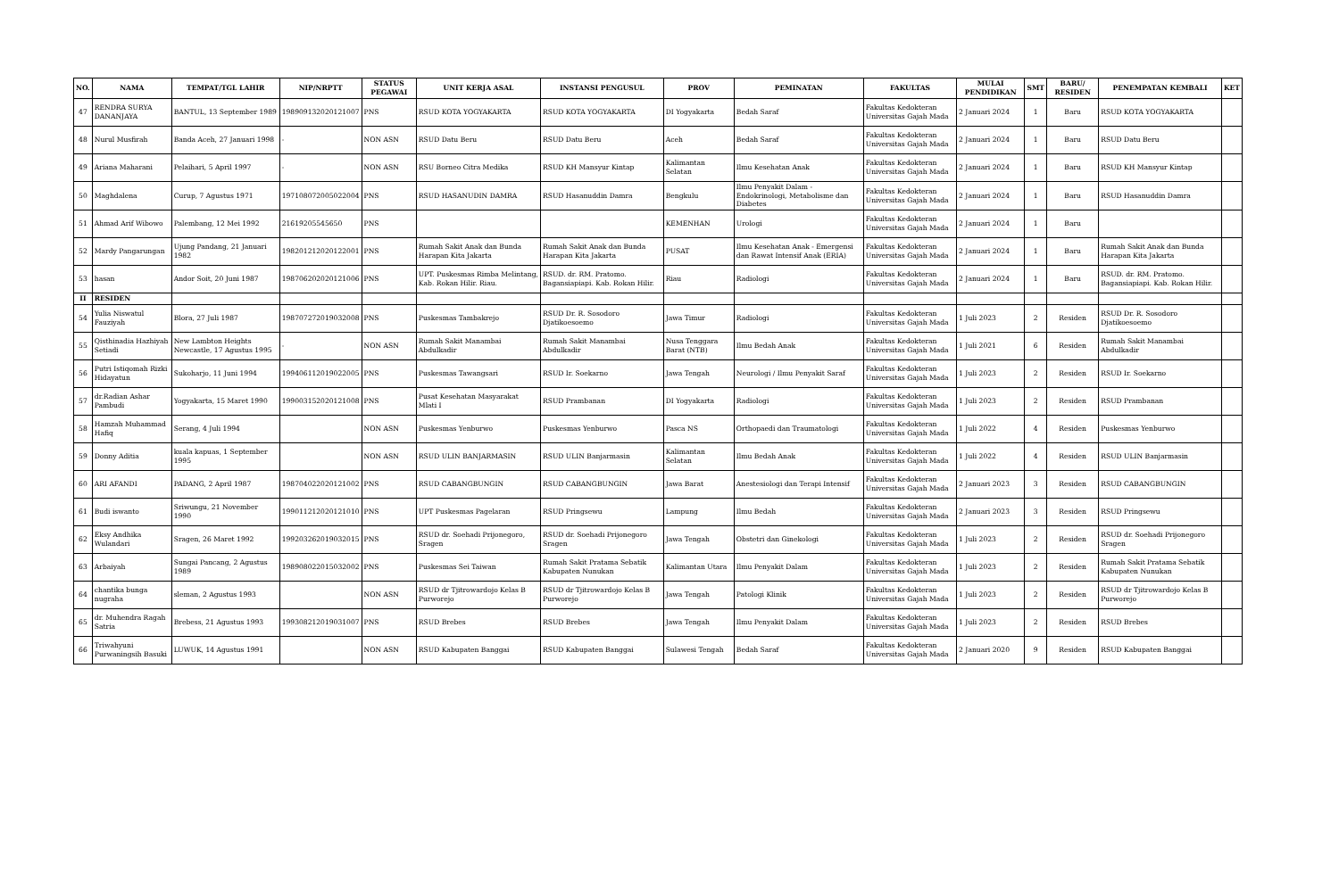| NO. | NAMA | TEMPAT/TGL LAHIR | NIP/NRPTT | STATUS PEGAWAI | UNIT KERJA ASAL | INSTANSI PENGUSUL | PROV | PEMINATAN | FAKULTAS | MULAI PENDIDIKAN | SMT | BARU/ RESIDEN | PENEMPATAN KEMBALI | KET |
| --- | --- | --- | --- | --- | --- | --- | --- | --- | --- | --- | --- | --- | --- | --- |
| 47 | RENDRA SURYA DANANJAYA | BANTUL, 13 September 1989 | 198909132020121007 | PNS | RSUD KOTA YOGYAKARTA | RSUD KOTA YOGYAKARTA | DI Yogyakarta | Bedah Saraf | Fakultas Kedokteran Universitas Gajah Mada | 2 Januari 2024 | 1 | Baru | RSUD KOTA YOGYAKARTA | |
| 48 | Nurul Musfirah | Banda Aceh, 27 Januari 1998 | - | NON ASN | RSUD Datu Beru | RSUD Datu Beru | Aceh | Bedah Saraf | Fakultas Kedokteran Universitas Gajah Mada | 2 Januari 2024 | 1 | Baru | RSUD Datu Beru | |
| 49 | Ariana Maharani | Pelaihari, 5 April 1997 | - | NON ASN | RSU Borneo Citra Medika | RSUD KH Mansyur Kintap | Kalimantan Selatan | Ilmu Kesehatan Anak | Fakultas Kedokteran Universitas Gajah Mada | 2 Januari 2024 | 1 | Baru | RSUD KH Mansyur Kintap | |
| 50 | Maghdalena | Curup, 7 Agustus 1971 | 197108072005022004 | PNS | RSUD HASANUDIN DAMRA | RSUD Hasanuddin Damra | Bengkulu | Ilmu Penyakit Dalam - Endokrinologi, Metabolisme dan Diabetes | Fakultas Kedokteran Universitas Gajah Mada | 2 Januari 2024 | 1 | Baru | RSUD Hasanuddin Damra | |
| 51 | Ahmad Arif Wibowo | Palembang, 12 Mei 1992 | 21619205545650 | PNS | | | KEMENHAN | Urologi | Fakultas Kedokteran Universitas Gajah Mada | 2 Januari 2024 | 1 | Baru | | |
| 52 | Mardy Pangarungan | Ujung Pandang, 21 Januari 1982 | 198201212020122001 | PNS | Rumah Sakit Anak dan Bunda Harapan Kita Jakarta | Rumah Sakit Anak dan Bunda Harapan Kita Jakarta | PUSAT | Ilmu Kesehatan Anak - Emergensi dan Rawat Intensif Anak (ERIA) | Fakultas Kedokteran Universitas Gajah Mada | 2 Januari 2024 | 1 | Baru | Rumah Sakit Anak dan Bunda Harapan Kita Jakarta | |
| 53 | hasan | Andor Soit, 20 Juni 1987 | 198706202020121006 | PNS | UPT. Puskesmas Rimba Melintang, Kab. Rokan Hilir. Riau. | RSUD. dr. RM. Pratomo. Bagansiapiapi. Kab. Rokan Hilir. | Riau | Radiologi | Fakultas Kedokteran Universitas Gajah Mada | 2 Januari 2024 | 1 | Baru | RSUD. dr. RM. Pratomo. Bagansiapiapi. Kab. Rokan Hilir. | |
| II | RESIDEN | | | | | | | | | | | | | |
| 54 | Yulia Niswatul Fauziyah | Blora, 27 Juli 1987 | 198707272019032008 | PNS | Puskesmas Tambakrejo | RSUD Dr. R. Sosodoro Djatikoesoemo | Jawa Timur | Radiologi | Fakultas Kedokteran Universitas Gajah Mada | 1 Juli 2023 | 2 | Residen | RSUD Dr. R. Sosodoro Djatikoesoemo | |
| 55 | Qisthinadia Hazhiyah Setiadi | New Lambton Heights Newcastle, 17 Agustus 1995 | - | NON ASN | Rumah Sakit Manambai Abdulkadir | Rumah Sakit Manambai Abdulkadir | Nusa Tenggara Barat (NTB) | Ilmu Bedah Anak | Fakultas Kedokteran Universitas Gajah Mada | 1 Juli 2021 | 6 | Residen | Rumah Sakit Manambai Abdulkadir | |
| 56 | Putri Istiqomah Rizki Hidayatun | Sukoharjo, 11 Juni 1994 | 199406112019022005 | PNS | Puskesmas Tawangsari | RSUD Ir. Soekarno | Jawa Tengah | Neurologi / Ilmu Penyakit Saraf | Fakultas Kedokteran Universitas Gajah Mada | 1 Juli 2023 | 2 | Residen | RSUD Ir. Soekarno | |
| 57 | dr.Radian Ashar Pambudi | Yogyakarta, 15 Maret 1990 | 199003152020121008 | PNS | Pusat Kesehatan Masyarakat Mlati I | RSUD Prambanan | DI Yogyakarta | Radiologi | Fakultas Kedokteran Universitas Gajah Mada | 1 Juli 2023 | 2 | Residen | RSUD Prambanan | |
| 58 | Hamzah Muhammad Hafiq | Serang, 4 Juli 1994 | | NON ASN | Puskesmas Yenburwo | Puskesmas Yenburwo | Pasca NS | Orthopaedi dan Traumatologi | Fakultas Kedokteran Universitas Gajah Mada | 1 Juli 2022 | 4 | Residen | Puskesmas Yenburwo | |
| 59 | Donny Aditia | kuala kapuas, 1 September 1995 | | NON ASN | RSUD ULIN BANJARMASIN | RSUD ULIN Banjarmasin | Kalimantan Selatan | Ilmu Bedah Anak | Fakultas Kedokteran Universitas Gajah Mada | 1 Juli 2022 | 4 | Residen | RSUD ULIN Banjarmasin | |
| 60 | ARI AFANDI | PADANG, 2 April 1987 | 198704022020121002 | PNS | RSUD CABANGBUNGIN | RSUD CABANGBUNGIN | Jawa Barat | Anestesiologi dan Terapi Intensif | Fakultas Kedokteran Universitas Gajah Mada | 2 Januari 2023 | 3 | Residen | RSUD CABANGBUNGIN | |
| 61 | Budi iswanto | Sriwungu, 21 November 1990 | 199011212020121010 | PNS | UPT Puskesmas Pagelaran | RSUD Pringsewu | Lampung | Ilmu Bedah | Fakultas Kedokteran Universitas Gajah Mada | 2 Januari 2023 | 3 | Residen | RSUD Pringsewu | |
| 62 | Eksy Andhika Wulandari | Sragen, 26 Maret 1992 | 199203262019032015 | PNS | RSUD dr. Soehadi Prijonegoro, Sragen | RSUD dr. Soehadi Prijonegoro Sragen | Jawa Tengah | Obstetri dan Ginekologi | Fakultas Kedokteran Universitas Gajah Mada | 1 Juli 2023 | 2 | Residen | RSUD dr. Soehadi Prijonegoro Sragen | |
| 63 | Arbaiyah | Sungai Pancang, 2 Agustus 1989 | 198908022015032002 | PNS | Puskesmas Sei Taiwan | Rumah Sakit Pratama Sebatik Kabupaten Nunukan | Kalimantan Utara | Ilmu Penyakit Dalam | Fakultas Kedokteran Universitas Gajah Mada | 1 Juli 2023 | 2 | Residen | Rumah Sakit Pratama Sebatik Kabupaten Nunukan | |
| 64 | chantika bunga nugraha | sleman, 2 Agustus 1993 | | NON ASN | RSUD dr Tjitrowardojo Kelas B Purworejo | RSUD dr Tjitrowardojo Kelas B Purworejo | Jawa Tengah | Patologi Klinik | Fakultas Kedokteran Universitas Gajah Mada | 1 Juli 2023 | 2 | Residen | RSUD dr Tjitrowardojo Kelas B Purworejo | |
| 65 | dr. Muhendra Ragah Satria | Brebess, 21 Agustus 1993 | 199308212019031007 | PNS | RSUD Brebes | RSUD Brebes | Jawa Tengah | Ilmu Penyakit Dalam | Fakultas Kedokteran Universitas Gajah Mada | 1 Juli 2023 | 2 | Residen | RSUD Brebes | |
| 66 | Triwahyuni Purwaningsih Basuki | LUWUK, 14 Agustus 1991 | | NON ASN | RSUD Kabupaten Banggai | RSUD Kabupaten Banggai | Sulawesi Tengah | Bedah Saraf | Fakultas Kedokteran Universitas Gajah Mada | 2 Januari 2020 | 9 | Residen | RSUD Kabupaten Banggai | |